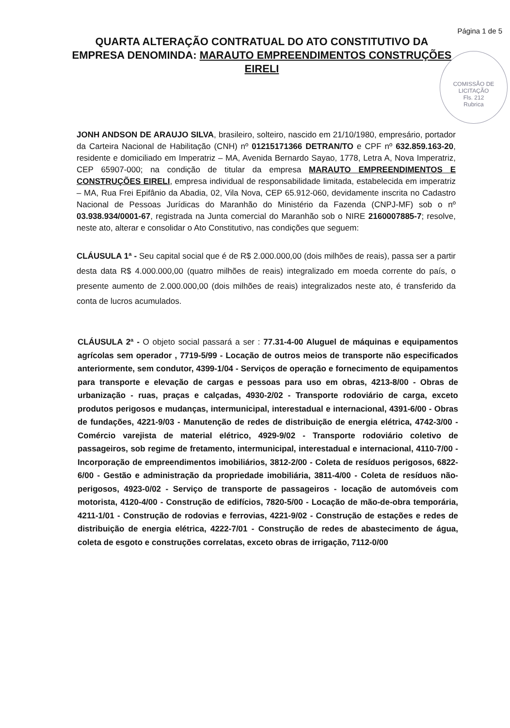Página 1 de 5
COMISSÃO DE LICITAÇÃO
Fls. 212
Rubrica
QUARTA ALTERAÇÃO CONTRATUAL DO ATO CONSTITUTIVO DA EMPRESA DENOMINDA: MARAUTO EMPREENDIMENTOS CONSTRUÇÕES EIRELI
JONH ANDSON DE ARAUJO SILVA, brasileiro, solteiro, nascido em 21/10/1980, empresário, portador da Carteira Nacional de Habilitação (CNH) nº 01215171366 DETRAN/TO e CPF nº 632.859.163-20, residente e domiciliado em Imperatriz – MA, Avenida Bernardo Sayao, 1778, Letra A, Nova Imperatriz, CEP 65907-000; na condição de titular da empresa MARAUTO EMPREENDIMENTOS E CONSTRUÇÕES EIRELI, empresa individual de responsabilidade limitada, estabelecida em imperatriz – MA, Rua Frei Epifânio da Abadia, 02, Vila Nova, CEP 65.912-060, devidamente inscrita no Cadastro Nacional de Pessoas Jurídicas do Maranhão do Ministério da Fazenda (CNPJ-MF) sob o nº 03.938.934/0001-67, registrada na Junta comercial do Maranhão sob o NIRE 2160007885-7; resolve, neste ato, alterar e consolidar o Ato Constitutivo, nas condições que seguem:
CLÁUSULA 1ª - Seu capital social que é de R$ 2.000.000,00 (dois milhões de reais), passa ser a partir desta data R$ 4.000.000,00 (quatro milhões de reais) integralizado em moeda corrente do país, o presente aumento de 2.000.000,00 (dois milhões de reais) integralizados neste ato, é transferido da conta de lucros acumulados.
CLÁUSULA 2ª - O objeto social passará a ser : 77.31-4-00 Aluguel de máquinas e equipamentos agrícolas sem operador , 7719-5/99 - Locação de outros meios de transporte não especificados anteriormente, sem condutor, 4399-1/04 - Serviços de operação e fornecimento de equipamentos para transporte e elevação de cargas e pessoas para uso em obras, 4213-8/00 - Obras de urbanização - ruas, praças e calçadas, 4930-2/02 - Transporte rodoviário de carga, exceto produtos perigosos e mudanças, intermunicipal, interestadual e internacional, 4391-6/00 - Obras de fundações, 4221-9/03 - Manutenção de redes de distribuição de energia elétrica, 4742-3/00 - Comércio varejista de material elétrico, 4929-9/02 - Transporte rodoviário coletivo de passageiros, sob regime de fretamento, intermunicipal, interestadual e internacional, 4110-7/00 - Incorporação de empreendimentos imobiliários, 3812-2/00 - Coleta de resíduos perigosos, 6822-6/00 - Gestão e administração da propriedade imobiliária, 3811-4/00 - Coleta de resíduos não-perigosos, 4923-0/02 - Serviço de transporte de passageiros - locação de automóveis com motorista, 4120-4/00 - Construção de edifícios, 7820-5/00 - Locação de mão-de-obra temporária, 4211-1/01 - Construção de rodovias e ferrovias, 4221-9/02 - Construção de estações e redes de distribuição de energia elétrica, 4222-7/01 - Construção de redes de abastecimento de água, coleta de esgoto e construções correlatas, exceto obras de irrigação, 7112-0/00